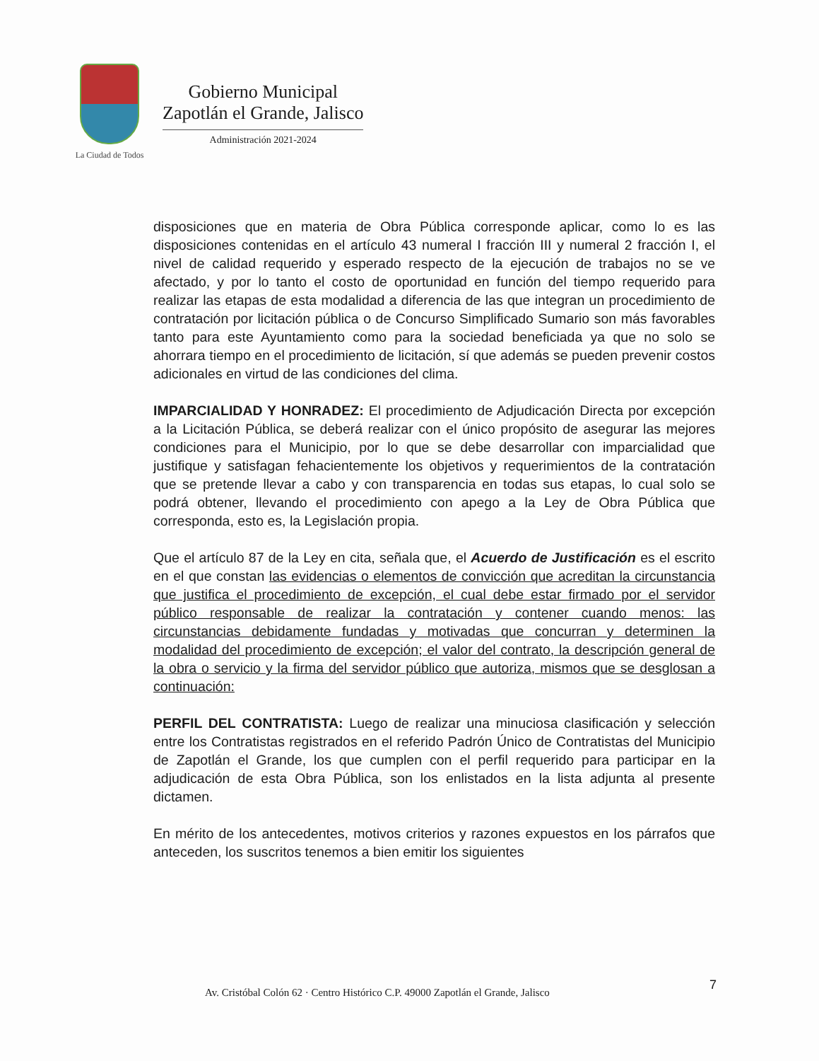La Ciudad de Todos
Gobierno Municipal
Zapotlán el Grande, Jalisco
Administración 2021-2024
disposiciones que en materia de Obra Pública corresponde aplicar, como lo es las disposiciones contenidas en el artículo 43 numeral I fracción III y numeral 2 fracción I, el nivel de calidad requerido y esperado respecto de la ejecución de trabajos no se ve afectado, y por lo tanto el costo de oportunidad en función del tiempo requerido para realizar las etapas de esta modalidad a diferencia de las que integran un procedimiento de contratación por licitación pública o de Concurso Simplificado Sumario son más favorables tanto para este Ayuntamiento como para la sociedad beneficiada ya que no solo se ahorrara tiempo en el procedimiento de licitación, sí que además se pueden prevenir costos adicionales en virtud de las condiciones del clima.
IMPARCIALIDAD Y HONRADEZ: El procedimiento de Adjudicación Directa por excepción a la Licitación Pública, se deberá realizar con el único propósito de asegurar las mejores condiciones para el Municipio, por lo que se debe desarrollar con imparcialidad que justifique y satisfagan fehacientemente los objetivos y requerimientos de la contratación que se pretende llevar a cabo y con transparencia en todas sus etapas, lo cual solo se podrá obtener, llevando el procedimiento con apego a la Ley de Obra Pública que corresponda, esto es, la Legislación propia.
Que el artículo 87 de la Ley en cita, señala que, el Acuerdo de Justificación es el escrito en el que constan las evidencias o elementos de convicción que acreditan la circunstancia que justifica el procedimiento de excepción, el cual debe estar firmado por el servidor público responsable de realizar la contratación y contener cuando menos: las circunstancias debidamente fundadas y motivadas que concurran y determinen la modalidad del procedimiento de excepción; el valor del contrato, la descripción general de la obra o servicio y la firma del servidor público que autoriza, mismos que se desglosan a continuación:
PERFIL DEL CONTRATISTA: Luego de realizar una minuciosa clasificación y selección entre los Contratistas registrados en el referido Padrón Único de Contratistas del Municipio de Zapotlán el Grande, los que cumplen con el perfil requerido para participar en la adjudicación de esta Obra Pública, son los enlistados en la lista adjunta al presente dictamen.
En mérito de los antecedentes, motivos criterios y razones expuestos en los párrafos que anteceden, los suscritos tenemos a bien emitir los siguientes
7
Av. Cristóbal Colón 62 · Centro Histórico C.P. 49000 Zapotlán el Grande, Jalisco